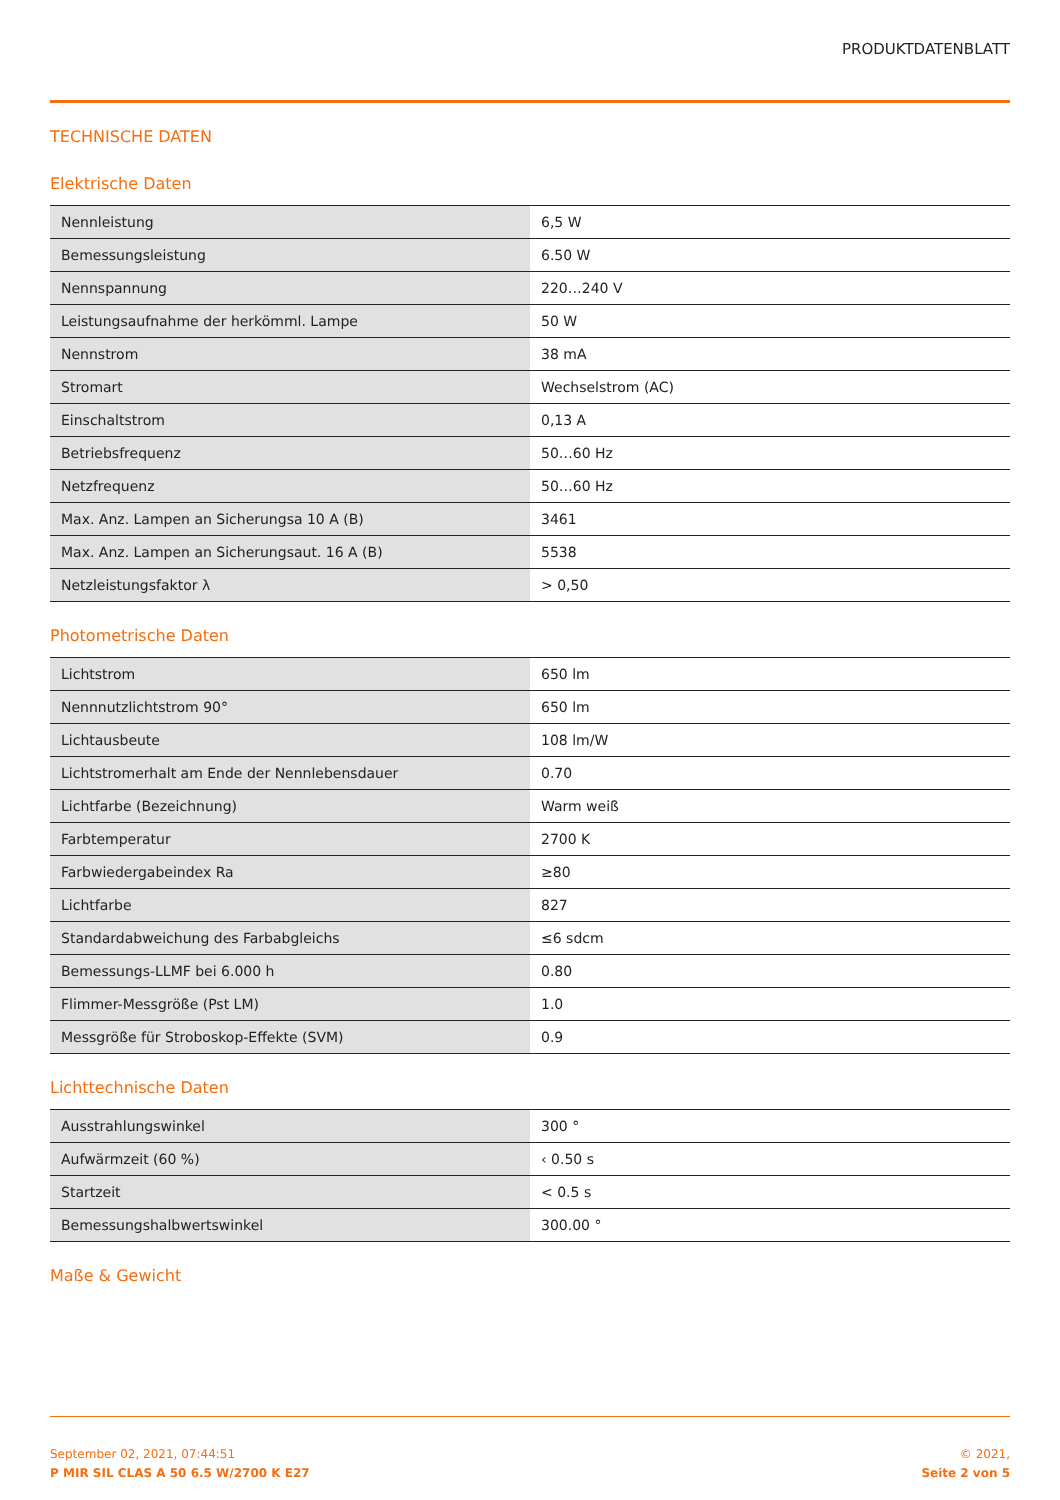PRODUKTDATENBLATT
TECHNISCHE DATEN
Elektrische Daten
| Nennleistung | 6,5 W |
| Bemessungsleistung | 6.50 W |
| Nennspannung | 220…240 V |
| Leistungsaufnahme der herkömml. Lampe | 50 W |
| Nennstrom | 38 mA |
| Stromart | Wechselstrom (AC) |
| Einschaltstrom | 0,13 A |
| Betriebsfrequenz | 50…60 Hz |
| Netzfrequenz | 50…60 Hz |
| Max. Anz. Lampen an Sicherungsa 10 A (B) | 3461 |
| Max. Anz. Lampen an Sicherungsaut. 16 A (B) | 5538 |
| Netzleistungsfaktor λ | > 0,50 |
Photometrische Daten
| Lichtstrom | 650 lm |
| Nennnutzlichtstrom 90° | 650 lm |
| Lichtausbeute | 108 lm/W |
| Lichtstromerhalt am Ende der Nennlebensdauer | 0.70 |
| Lichtfarbe (Bezeichnung) | Warm weiß |
| Farbtemperatur | 2700 K |
| Farbwiedergabeindex Ra | ≥80 |
| Lichtfarbe | 827 |
| Standardabweichung des Farbabgleichs | ≤6 sdcm |
| Bemessungs-LLMF bei 6.000 h | 0.80 |
| Flimmer-Messgröße (Pst LM) | 1.0 |
| Messgröße für Stroboskop-Effekte (SVM) | 0.9 |
Lichttechnische Daten
| Ausstrahlungswinkel | 300 ° |
| Aufwärmzeit (60 %) | ‹ 0.50 s |
| Startzeit | < 0.5 s |
| Bemessungshalbwertswinkel | 300.00 ° |
Maße & Gewicht
September 02, 2021, 07:44:51
P MIR SIL CLAS A 50 6.5 W/2700 K E27
© 2021,
Seite 2 von 5